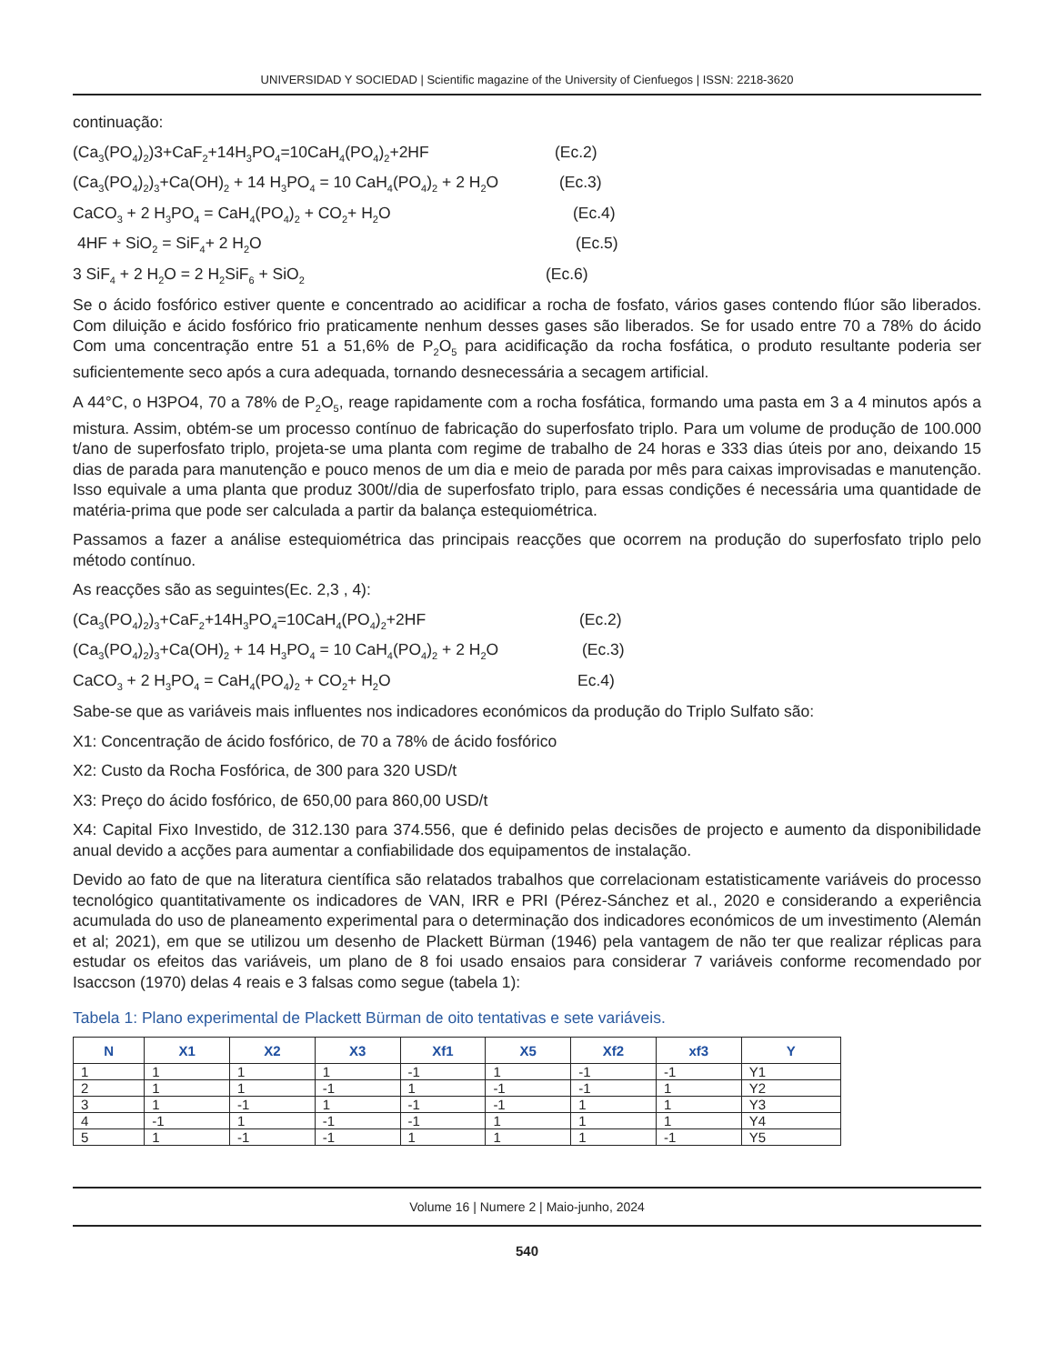UNIVERSIDAD Y SOCIEDAD | Scientific magazine of the University of Cienfuegos | ISSN: 2218-3620
continuação:
(Ca<sub>3</sub>(PO<sub>4</sub>)<sub>2</sub>)3+CaF<sub>2</sub>+14H<sub>3</sub>PO<sub>4</sub>=10CaH<sub>4</sub>(PO<sub>4</sub>)<sub>2</sub>+2HF (Ec.2)
(Ca<sub>3</sub>(PO<sub>4</sub>)<sub>2</sub>)<sub>3</sub>+Ca(OH)<sub>2</sub> + 14 H<sub>3</sub>PO<sub>4</sub> = 10 CaH<sub>4</sub>(PO<sub>4</sub>)<sub>2</sub> + 2 H<sub>2</sub>O (Ec.3)
CaCO<sub>3</sub> + 2 H<sub>3</sub>PO<sub>4</sub> = CaH<sub>4</sub>(PO<sub>4</sub>)<sub>2</sub> + CO<sub>2</sub>+ H<sub>2</sub>O (Ec.4)
4HF + SiO<sub>2</sub> = SiF<sub>4</sub>+ 2 H<sub>2</sub>O (Ec.5)
3 SiF<sub>4</sub> + 2 H<sub>2</sub>O = 2 H<sub>2</sub>SiF<sub>6</sub> + SiO<sub>2</sub> (Ec.6)
Se o ácido fosfórico estiver quente e concentrado ao acidificar a rocha de fosfato, vários gases contendo flúor são liberados. Com diluição e ácido fosfórico frio praticamente nenhum desses gases são liberados. Se for usado entre 70 a 78% do ácido Com uma concentração entre 51 a 51,6% de P<sub>2</sub>O<sub>5</sub> para acidificação da rocha fosfática, o produto resultante poderia ser suficientemente seco após a cura adequada, tornando desnecessária a secagem artificial.
A 44°C, o H3PO4, 70 a 78% de P<sub>2</sub>O<sub>5</sub>, reage rapidamente com a rocha fosfática, formando uma pasta em 3 a 4 minutos após a mistura. Assim, obtém-se um processo contínuo de fabricação do superfosfato triplo. Para um volume de produção de 100.000 t/ano de superfosfato triplo, projeta-se uma planta com regime de trabalho de 24 horas e 333 dias úteis por ano, deixando 15 dias de parada para manutenção e pouco menos de um dia e meio de parada por mês para caixas improvisadas e manutenção. Isso equivale a uma planta que produz 300t//dia de superfosfato triplo, para essas condições é necessária uma quantidade de matéria-prima que pode ser calculada a partir da balança estequiométrica.
Passamos a fazer a análise estequiométrica das principais reacções que ocorrem na produção do superfosfato triplo pelo método contínuo.
As reacções são as seguintes(Ec. 2,3 , 4):
(Ca<sub>3</sub>(PO<sub>4</sub>)<sub>2</sub>)<sub>3</sub>+CaF<sub>2</sub>+14H<sub>3</sub>PO<sub>4</sub>=10CaH<sub>4</sub>(PO<sub>4</sub>)<sub>2</sub>+2HF (Ec.2)
(Ca<sub>3</sub>(PO<sub>4</sub>)<sub>2</sub>)<sub>3</sub>+Ca(OH)<sub>2</sub> + 14 H<sub>3</sub>PO<sub>4</sub> = 10 CaH<sub>4</sub>(PO<sub>4</sub>)<sub>2</sub> + 2 H<sub>2</sub>O (Ec.3)
CaCO<sub>3</sub> + 2 H<sub>3</sub>PO<sub>4</sub> = CaH<sub>4</sub>(PO<sub>4</sub>)<sub>2</sub> + CO<sub>2</sub>+ H<sub>2</sub>O Ec.4)
Sabe-se que as variáveis mais influentes nos indicadores económicos da produção do Triplo Sulfato são:
X1: Concentração de ácido fosfórico, de 70 a 78% de ácido fosfórico
X2: Custo da Rocha Fosfórica, de 300 para 320 USD/t
X3: Preço do ácido fosfórico, de 650,00 para 860,00 USD/t
X4: Capital Fixo Investido, de 312.130 para 374.556, que é definido pelas decisões de projecto e aumento da disponibilidade anual devido a acções para aumentar a confiabilidade dos equipamentos de instalação.
Devido ao fato de que na literatura científica são relatados trabalhos que correlacionam estatisticamente variáveis do processo tecnológico quantitativamente os indicadores de VAN, IRR e PRI (Pérez-Sánchez et al., 2020 e considerando a experiência acumulada do uso de planeamento experimental para o determinação dos indicadores económicos de um investimento (Alemán et al; 2021), em que se utilizou um desenho de Plackett Bürman (1946) pela vantagem de não ter que realizar réplicas para estudar os efeitos das variáveis, um plano de 8 foi usado ensaios para considerar 7 variáveis conforme recomendado por Isaccson (1970) delas 4 reais e 3 falsas como segue (tabela 1):
Tabela 1: Plano experimental de Plackett Bürman de oito tentativas e sete variáveis.
| N | X1 | X2 | X3 | Xf1 | X5 | Xf2 | xf3 | Y |
| --- | --- | --- | --- | --- | --- | --- | --- | --- |
| 1 | 1 | 1 | 1 | -1 | 1 | -1 | -1 | Y1 |
| 2 | 1 | 1 | -1 | 1 | -1 | -1 | 1 | Y2 |
| 3 | 1 | -1 | 1 | -1 | -1 | 1 | 1 | Y3 |
| 4 | -1 | 1 | -1 | -1 | 1 | 1 | 1 | Y4 |
| 5 | 1 | -1 | -1 | 1 | 1 | 1 | -1 | Y5 |
Volume 16 | Numere 2 | Maio-junho, 2024
540